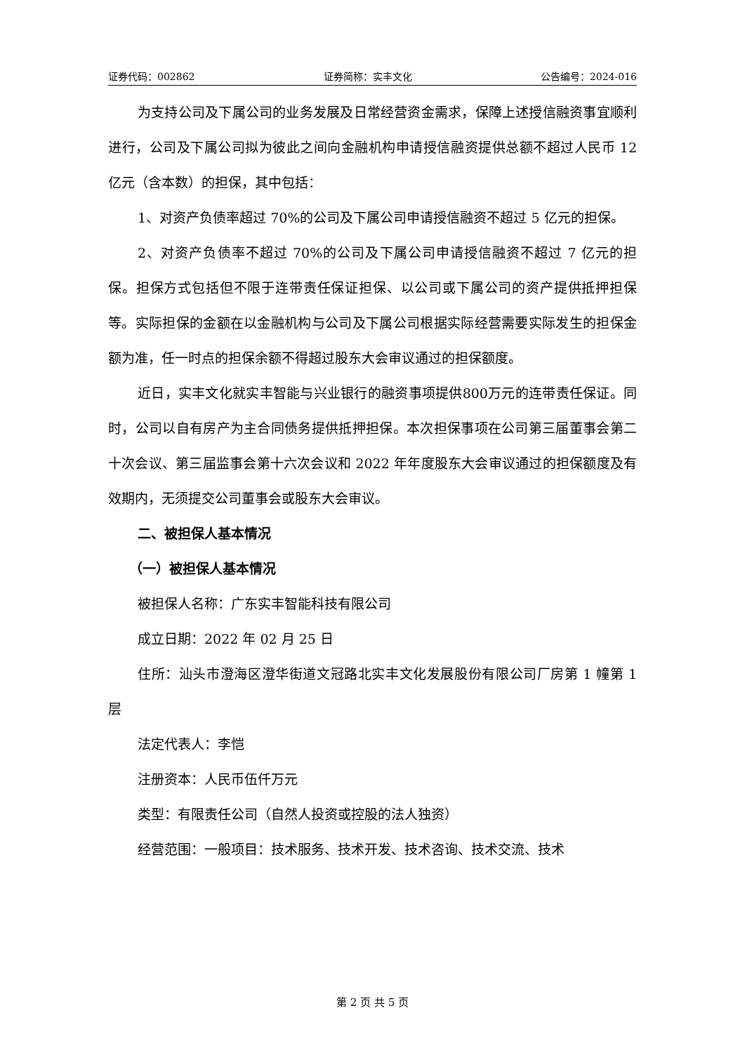证券代码：002862 证券简称：实丰文化 公告编号：2024-016
为支持公司及下属公司的业务发展及日常经营资金需求，保障上述授信融资事宜顺利进行，公司及下属公司拟为彼此之间向金融机构申请授信融资提供总额不超过人民币 12 亿元（含本数）的担保，其中包括：
1、对资产负债率超过 70%的公司及下属公司申请授信融资不超过 5 亿元的担保。
2、对资产负债率不超过 70%的公司及下属公司申请授信融资不超过 7 亿元的担保。担保方式包括但不限于连带责任保证担保、以公司或下属公司的资产提供抵押担保等。实际担保的金额在以金融机构与公司及下属公司根据实际经营需要实际发生的担保金额为准，任一时点的担保余额不得超过股东大会审议通过的担保额度。
近日，实丰文化就实丰智能与兴业银行的融资事项提供800万元的连带责任保证。同时，公司以自有房产为主合同债务提供抵押担保。本次担保事项在公司第三届董事会第二十次会议、第三届监事会第十六次会议和 2022 年年度股东大会审议通过的担保额度及有效期内，无须提交公司董事会或股东大会审议。
二、被担保人基本情况
（一）被担保人基本情况
被担保人名称：广东实丰智能科技有限公司
成立日期：2022 年 02 月 25 日
住所：汕头市澄海区澄华街道文冠路北实丰文化发展股份有限公司厂房第 1 幢第 1 层
法定代表人：李恺
注册资本：人民币伍仟万元
类型：有限责任公司（自然人投资或控股的法人独资）
经营范围：一般项目：技术服务、技术开发、技术咨询、技术交流、技术
第 2 页 共 5 页